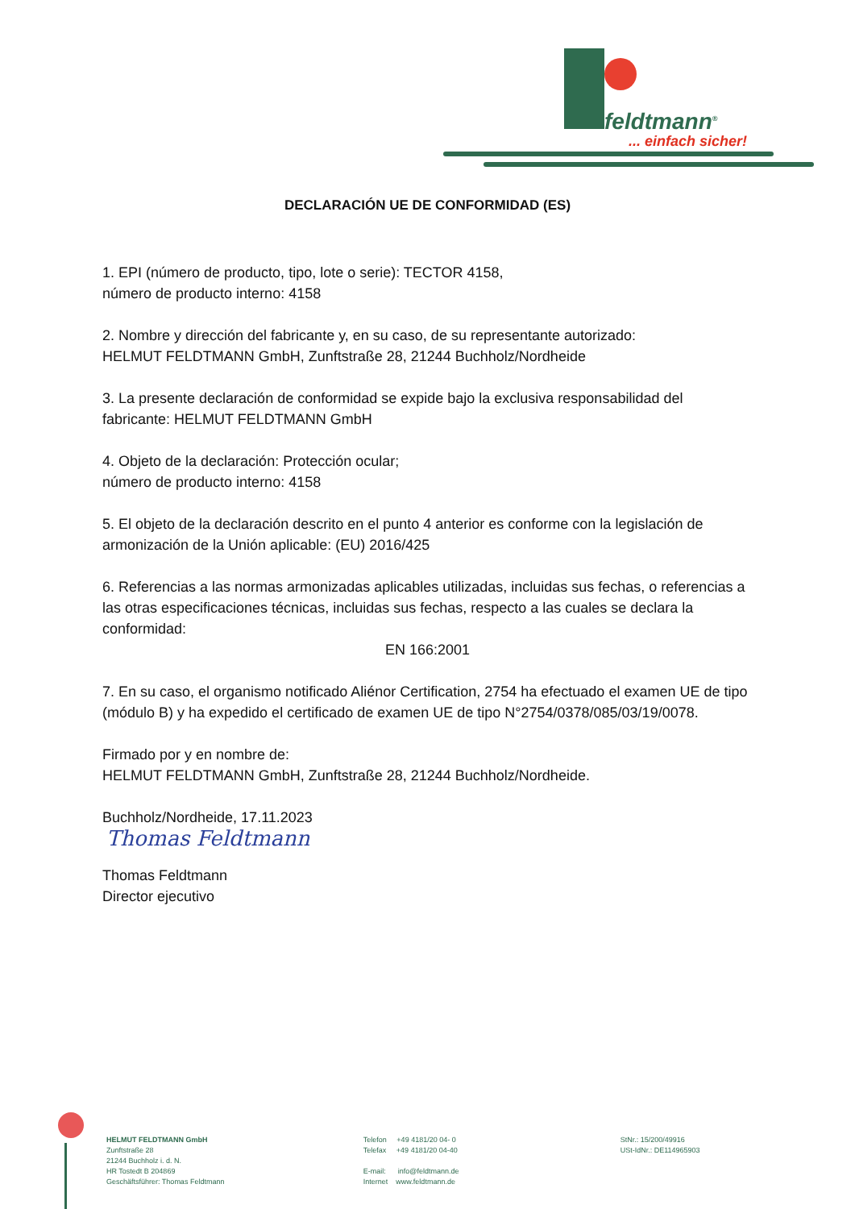feldtmann<sup>®</sup>
... einfach sicher!
DECLARACIÓN UE DE CONFORMIDAD (ES)
1. EPI (número de producto, tipo, lote o serie): TECTOR 4158,
número de producto interno: 4158
2. Nombre y dirección del fabricante y, en su caso, de su representante autorizado:
HELMUT FELDTMANN GmbH, Zunftstraße 28, 21244 Buchholz/Nordheide
3. La presente declaración de conformidad se expide bajo la exclusiva responsabilidad del fabricante: HELMUT FELDTMANN GmbH
4. Objeto de la declaración: Protección ocular;
número de producto interno: 4158
5. El objeto de la declaración descrito en el punto 4 anterior es conforme con la legislación de armonización de la Unión aplicable: (EU) 2016/425
6. Referencias a las normas armonizadas aplicables utilizadas, incluidas sus fechas, o referencias a las otras especificaciones técnicas, incluidas sus fechas, respecto a las cuales se declara la conformidad:
EN 166:2001
7. En su caso, el organismo notificado Aliénor Certification, 2754 ha efectuado el examen UE de tipo (módulo B) y ha expedido el certificado de examen UE de tipo N°2754/0378/085/03/19/0078.
Firmado por y en nombre de:
HELMUT FELDTMANN GmbH, Zunftstraße 28, 21244 Buchholz/Nordheide.
Buchholz/Nordheide, 17.11.2023
Thomas Feldtmann
Thomas Feldtmann
Director ejecutivo
HELMUT FELDTMANN GmbH
Zunftstraße 28
21244 Buchholz i. d. N.
HR Tostedt B 204869
Geschäftsführer: Thomas Feldtmann
Telefon +49 4181/20 04- 0
Telefax +49 4181/20 04-40
E-mail: info@feldtmann.de
Internet www.feldtmann.de
StNr.: 15/200/49916
USt-IdNr.: DE114965903